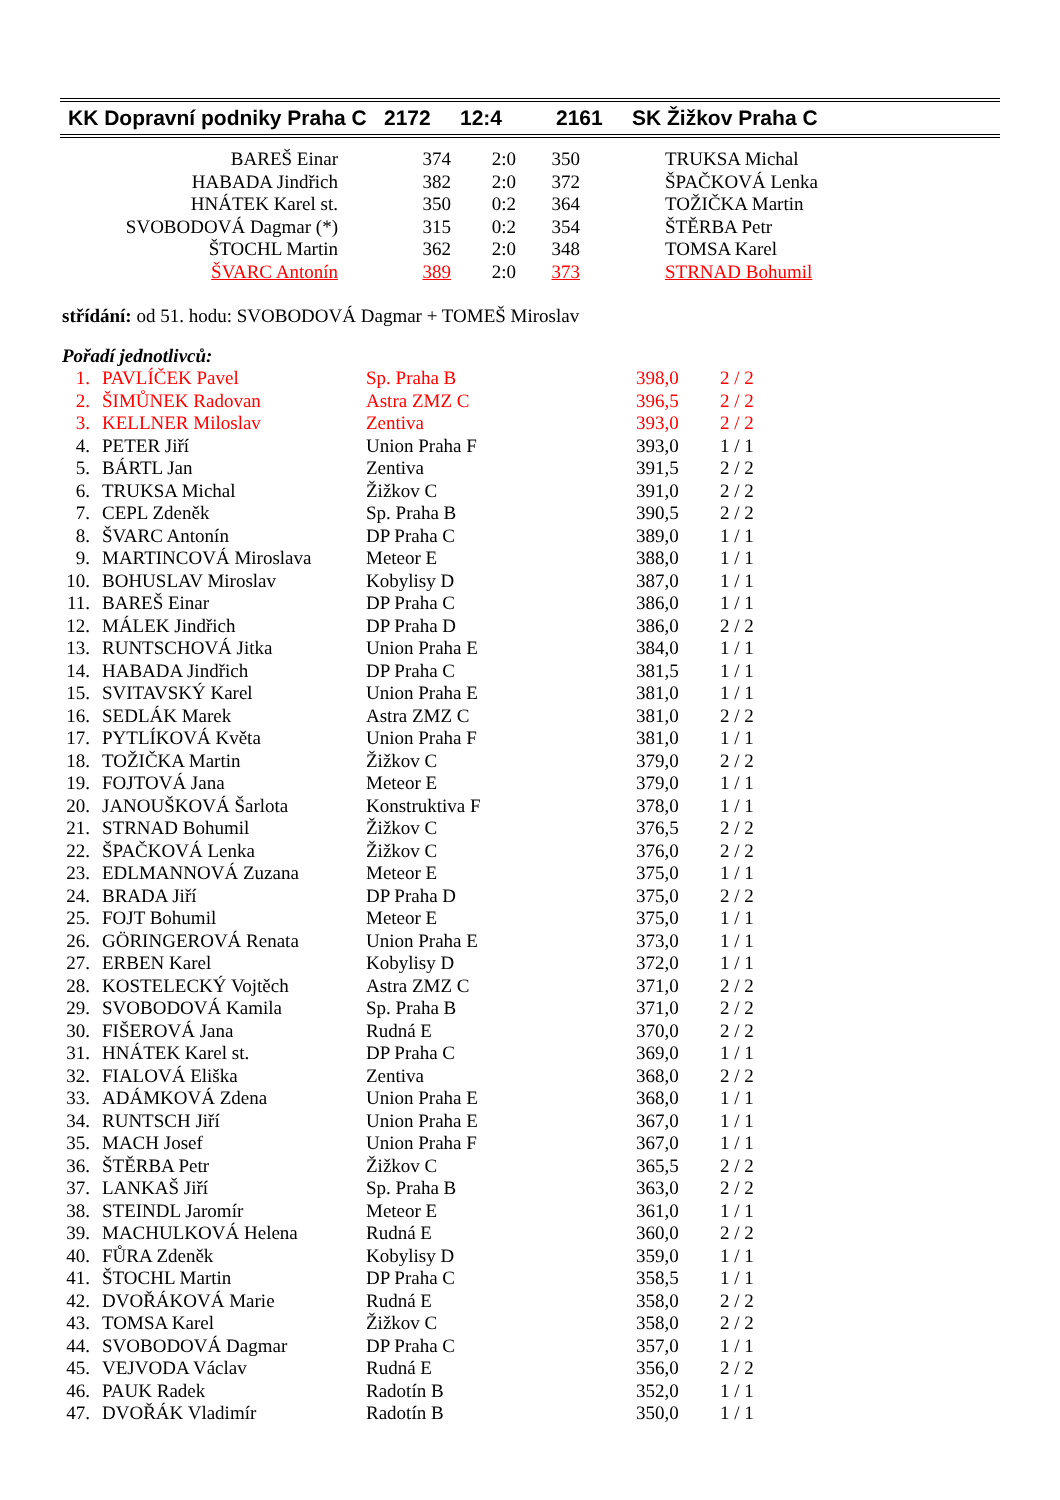| KK Dopravní podniky Praha C | 2172 | 12:4 | 2161 | SK Žižkov Praha C |
| BAREŠ Einar | 374 | 2:0 | 350 | TRUKSA Michal |
| HABADA Jindřich | 382 | 2:0 | 372 | ŠPAČKOVÁ Lenka |
| HNÁTEK Karel st. | 350 | 0:2 | 364 | TOŽIČKA Martin |
| SVOBODOVÁ Dagmar (*) | 315 | 0:2 | 354 | ŠTĚRBA Petr |
| ŠTOCHL Martin | 362 | 2:0 | 348 | TOMSA Karel |
| ŠVARC Antonín | 389 | 2:0 | 373 | STRNAD Bohumil |
střídání: od 51. hodu: SVOBODOVÁ Dagmar + TOMEŠ Miroslav
Pořadí jednotlivců:
| 1. | PAVLÍČEK Pavel | Sp. Praha B | 398,0 | 2 / 2 |
| 2. | ŠIMŮNEK Radovan | Astra ZMZ C | 396,5 | 2 / 2 |
| 3. | KELLNER Miloslav | Zentiva | 393,0 | 2 / 2 |
| 4. | PETER Jiří | Union Praha F | 393,0 | 1 / 1 |
| 5. | BÁRTL Jan | Zentiva | 391,5 | 2 / 2 |
| 6. | TRUKSA Michal | Žižkov C | 391,0 | 2 / 2 |
| 7. | CEPL Zdeněk | Sp. Praha B | 390,5 | 2 / 2 |
| 8. | ŠVARC Antonín | DP Praha C | 389,0 | 1 / 1 |
| 9. | MARTINCOVÁ Miroslava | Meteor E | 388,0 | 1 / 1 |
| 10. | BOHUSLAV Miroslav | Kobylisy D | 387,0 | 1 / 1 |
| 11. | BAREŠ Einar | DP Praha C | 386,0 | 1 / 1 |
| 12. | MÁLEK Jindřich | DP Praha D | 386,0 | 2 / 2 |
| 13. | RUNTSCHOVÁ Jitka | Union Praha E | 384,0 | 1 / 1 |
| 14. | HABADA Jindřich | DP Praha C | 381,5 | 1 / 1 |
| 15. | SVITAVSKÝ Karel | Union Praha E | 381,0 | 1 / 1 |
| 16. | SEDLÁK Marek | Astra ZMZ C | 381,0 | 2 / 2 |
| 17. | PYTLÍKOVÁ Květa | Union Praha F | 381,0 | 1 / 1 |
| 18. | TOŽIČKA Martin | Žižkov C | 379,0 | 2 / 2 |
| 19. | FOJTOVÁ Jana | Meteor E | 379,0 | 1 / 1 |
| 20. | JANOUŠKOVÁ Šarlota | Konstruktiva F | 378,0 | 1 / 1 |
| 21. | STRNAD Bohumil | Žižkov C | 376,5 | 2 / 2 |
| 22. | ŠPAČKOVÁ Lenka | Žižkov C | 376,0 | 2 / 2 |
| 23. | EDLMANNOVÁ Zuzana | Meteor E | 375,0 | 1 / 1 |
| 24. | BRADA Jiří | DP Praha D | 375,0 | 2 / 2 |
| 25. | FOJT Bohumil | Meteor E | 375,0 | 1 / 1 |
| 26. | GÖRINGEROVÁ Renata | Union Praha E | 373,0 | 1 / 1 |
| 27. | ERBEN Karel | Kobylisy D | 372,0 | 1 / 1 |
| 28. | KOSTELECKÝ Vojtěch | Astra ZMZ C | 371,0 | 2 / 2 |
| 29. | SVOBODOVÁ Kamila | Sp. Praha B | 371,0 | 2 / 2 |
| 30. | FIŠEROVÁ Jana | Rudná E | 370,0 | 2 / 2 |
| 31. | HNÁTEK Karel st. | DP Praha C | 369,0 | 1 / 1 |
| 32. | FIALOVÁ Eliška | Zentiva | 368,0 | 2 / 2 |
| 33. | ADÁMKOVÁ Zdena | Union Praha E | 368,0 | 1 / 1 |
| 34. | RUNTSCH Jiří | Union Praha E | 367,0 | 1 / 1 |
| 35. | MACH Josef | Union Praha F | 367,0 | 1 / 1 |
| 36. | ŠTĚRBA Petr | Žižkov C | 365,5 | 2 / 2 |
| 37. | LANKAŠ Jiří | Sp. Praha B | 363,0 | 2 / 2 |
| 38. | STEINDL Jaromír | Meteor E | 361,0 | 1 / 1 |
| 39. | MACHULKOVÁ Helena | Rudná E | 360,0 | 2 / 2 |
| 40. | FŮRA Zdeněk | Kobylisy D | 359,0 | 1 / 1 |
| 41. | ŠTOCHL Martin | DP Praha C | 358,5 | 1 / 1 |
| 42. | DVOŘÁKOVÁ Marie | Rudná E | 358,0 | 2 / 2 |
| 43. | TOMSA Karel | Žižkov C | 358,0 | 2 / 2 |
| 44. | SVOBODOVÁ Dagmar | DP Praha C | 357,0 | 1 / 1 |
| 45. | VEJVODA Václav | Rudná E | 356,0 | 2 / 2 |
| 46. | PAUK Radek | Radotín B | 352,0 | 1 / 1 |
| 47. | DVOŘÁK Vladimír | Radotín B | 350,0 | 1 / 1 |